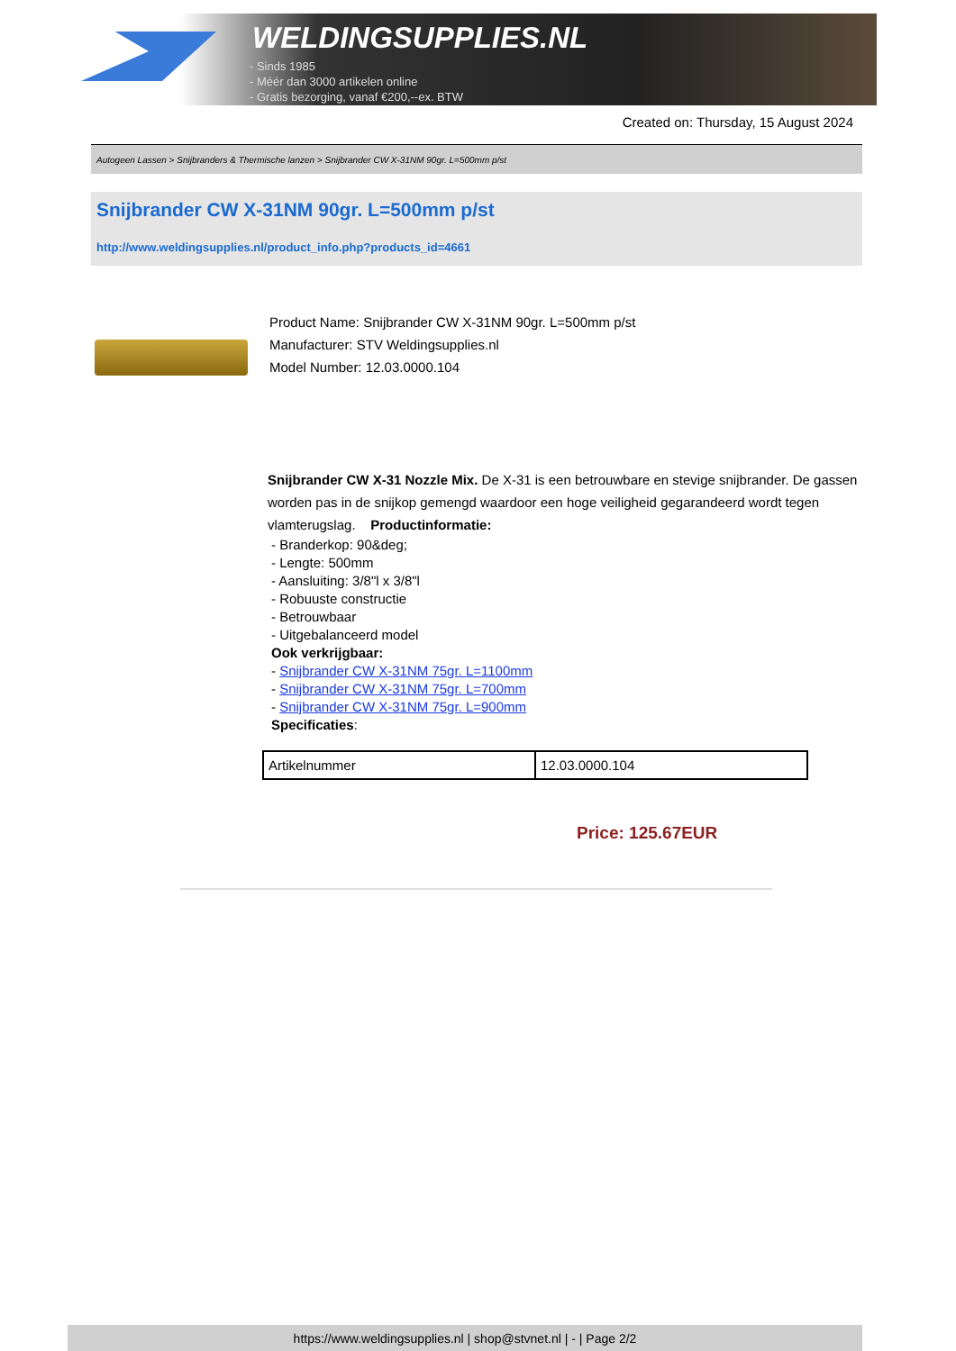WELDINGSUPPLIES.NL
- Sinds 1985
- Méér dan 3000 artikelen online
- Gratis bezorging, vanaf €200,--ex. BTW
Created on: Thursday, 15 August 2024
Autogeen Lassen > Snijbranders & Thermische lanzen > Snijbrander CW X-31NM 90gr. L=500mm p/st
Snijbrander CW X-31NM 90gr. L=500mm p/st
http://www.weldingsupplies.nl/product_info.php?products_id=4661
Product Name: Snijbrander CW X-31NM 90gr. L=500mm p/st
Manufacturer: STV Weldingsupplies.nl
Model Number: 12.03.0000.104
Snijbrander CW X-31 Nozzle Mix. De X-31 is een betrouwbare en stevige snijbrander. De gassen worden pas in de snijkop gemengd waardoor een hoge veiligheid gegarandeerd wordt tegen vlamterugslag. Productinformatie:
- Branderkop: 90&deg;
- Lengte: 500mm
- Aansluiting: 3/8"l x 3/8"l
- Robuuste constructie
- Betrouwbaar
- Uitgebalanceerd model
Ook verkrijgbaar:
- Snijbrander CW X-31NM 75gr. L=1100mm
- Snijbrander CW X-31NM 75gr. L=700mm
- Snijbrander CW X-31NM 75gr. L=900mm
Specificaties:
| Artikelnummer | 12.03.0000.104 |
Price: 125.67EUR
https://www.weldingsupplies.nl | shop@stvnet.nl | - | Page 2/2